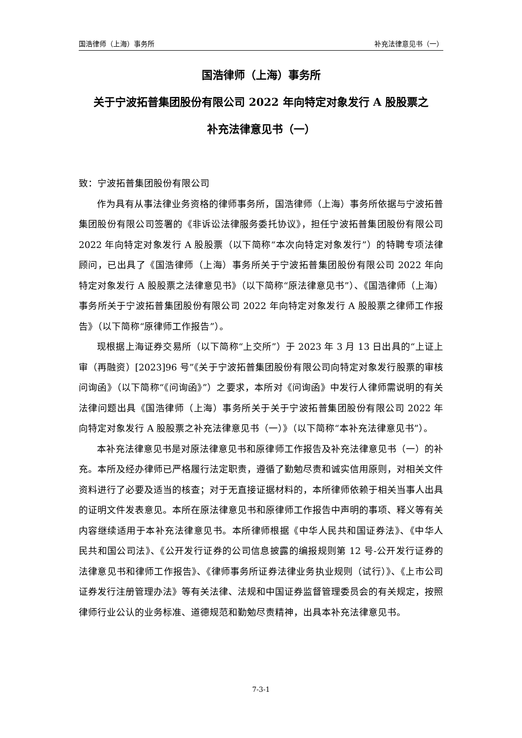国浩律师（上海）事务所 补充法律意见书（一）
国浩律师（上海）事务所
关于宁波拓普集团股份有限公司 2022 年向特定对象发行 A 股股票之
补充法律意见书（一）
致：宁波拓普集团股份有限公司
作为具有从事法律业务资格的律师事务所，国浩律师（上海）事务所依据与宁波拓普集团股份有限公司签署的《非诉讼法律服务委托协议》，担任宁波拓普集团股份有限公司 2022 年向特定对象发行 A 股股票（以下简称“本次向特定对象发行”）的特聘专项法律顾问，已出具了《国浩律师（上海）事务所关于宁波拓普集团股份有限公司 2022 年向特定对象发行 A 股股票之法律意见书》（以下简称“原法律意见书”）、《国浩律师（上海）事务所关于宁波拓普集团股份有限公司 2022 年向特定对象发行 A 股股票之律师工作报告》（以下简称“原律师工作报告”）。
现根据上海证券交易所（以下简称“上交所”）于 2023 年 3 月 13 日出具的“上证上审（再融资）[2023]96 号”《关于宁波拓普集团股份有限公司向特定对象发行股票的审核问询函》（以下简称“《问询函》”）之要求，本所对《问询函》中发行人律师需说明的有关法律问题出具《国浩律师（上海）事务所关于关于宁波拓普集团股份有限公司 2022 年向特定对象发行 A 股股票之补充法律意见书（一）》（以下简称“本补充法律意见书”）。
本补充法律意见书是对原法律意见书和原律师工作报告及补充法律意见书（一）的补充。本所及经办律师已严格履行法定职责，遵循了勤勉尽责和诚实信用原则，对相关文件资料进行了必要及适当的核查；对于无直接证据材料的，本所律师依赖于相关当事人出具的证明文件发表意见。本所在原法律意见书和原律师工作报告中声明的事项、释义等有关内容继续适用于本补充法律意见书。本所律师根据《中华人民共和国证券法》、《中华人民共和国公司法》、《公开发行证券的公司信息披露的编报规则第 12 号-公开发行证券的法律意见书和律师工作报告》、《律师事务所证券法律业务执业规则（试行）》、《上市公司证券发行注册管理办法》等有关法律、法规和中国证券监督管理委员会的有关规定，按照律师行业公认的业务标准、道德规范和勤勉尽责精神，出具本补充法律意见书。
7-3-1